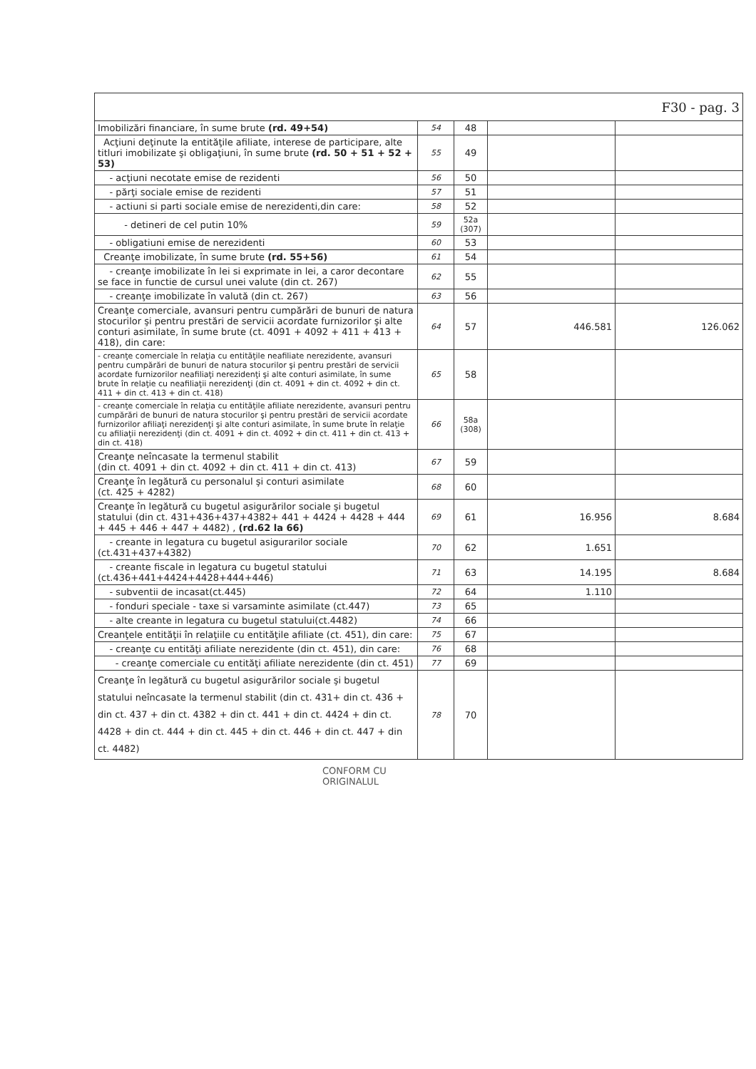| F30 - pag. 3 | | | | |
| Imobilizări financiare, în sume brute (rd. 49+54) | 54 | 48 | | |
| Acţiuni deţinute la entităţile afiliate, interese de participare, alte titluri imobilizate şi obligaţiuni, în sume brute (rd. 50 + 51 + 52 + 53) | 55 | 49 | | |
| - acţiuni necotate emise de rezidenti | 56 | 50 | | |
| - părţi sociale emise de rezidenti | 57 | 51 | | |
| - actiuni si parti sociale emise de nerezidenti,din care: | 58 | 52 | | |
| - detineri de cel putin 10% | 59 | 52a (307) | | |
| - obligatiuni emise de nerezidenti | 60 | 53 | | |
| Creanţe imobilizate, în sume brute (rd. 55+56) | 61 | 54 | | |
| - creanţe imobilizate în lei si exprimate in lei, a caror decontare se face in functie de cursul unei valute (din ct. 267) | 62 | 55 | | |
| - creanţe imobilizate în valută (din ct. 267) | 63 | 56 | | |
| Creanţe comerciale, avansuri pentru cumpărări de bunuri de natura stocurilor şi pentru prestări de servicii acordate furnizorilor şi alte conturi asimilate, în sume brute (ct. 4091 + 4092 + 411 + 413 + 418), din care: | 64 | 57 | 446.581 | 126.062 |
| - creanţe comerciale în relaţia cu entităţile neafiliate nerezidente, avansuri pentru cumpărări de bunuri de natura stocurilor şi pentru prestări de servicii acordate furnizorilor neafiliaţi nerezidenţi şi alte conturi asimilate, în sume brute în relaţie cu neafiliaţii nerezidenţi (din ct. 4091 + din ct. 4092 + din ct. 411 + din ct. 413 + din ct. 418) | 65 | 58 | | |
| - creanţe comerciale în relaţia cu entităţile afiliate nerezidente, avansuri pentru cumpărări de bunuri de natura stocurilor şi pentru prestări de servicii acordate furnizorilor afiliaţi nerezidenţi şi alte conturi asimilate, în sume brute în relaţie cu afiliaţii nerezidenţi (din ct. 4091 + din ct. 4092 + din ct. 411 + din ct. 413 + din ct. 418) | 66 | 58a (308) | | |
| Creanţe neîncasate la termenul stabilit (din ct. 4091 + din ct. 4092 + din ct. 411 + din ct. 413) | 67 | 59 | | |
| Creanţe în legătură cu personalul şi conturi asimilate (ct. 425 + 4282) | 68 | 60 | | |
| Creanţe în legătură cu bugetul asigurărilor sociale şi bugetul statului (din ct. 431+436+437+4382+ 441 + 4424 + 4428 + 444 + 445 + 446 + 447 + 4482) , (rd.62 la 66) | 69 | 61 | 16.956 | 8.684 |
| - creante in legatura cu bugetul asigurarilor sociale (ct.431+437+4382) | 70 | 62 | 1.651 | |
| - creante fiscale in legatura cu bugetul statului (ct.436+441+4424+4428+444+446) | 71 | 63 | 14.195 | 8.684 |
| - subventii de incasat(ct.445) | 72 | 64 | 1.110 | |
| - fonduri speciale - taxe si varsaminte asimilate (ct.447) | 73 | 65 | | |
| - alte creante in legatura cu bugetul statului(ct.4482) | 74 | 66 | | |
| Creanţele entităţii în relaţiile cu entităţile afiliate (ct. 451), din care: | 75 | 67 | | |
| - creanţe cu entităţi afiliate nerezidente (din ct. 451), din care: | 76 | 68 | | |
| - creanţe comerciale cu entităţi afiliate nerezidente (din ct. 451) | 77 | 69 | | |
| Creanţe în legătură cu bugetul asigurărilor sociale şi bugetul statului neîncasate la termenul stabilit (din ct. 431+ din ct. 436 + din ct. 437 + din ct. 4382 + din ct. 441 + din ct. 4424 + din ct. 4428 + din ct. 444 + din ct. 445 + din ct. 446 + din ct. 447 + din ct. 4482) | 78 | 70 | | |
CONFORM CU
ORIGINALUL